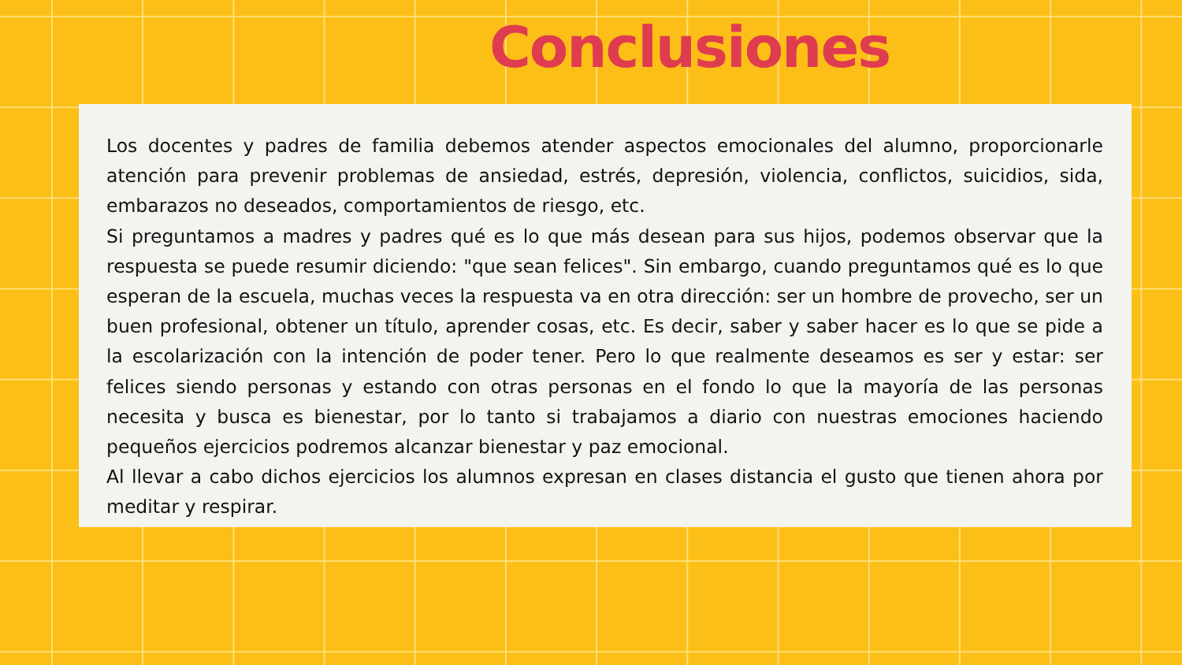Conclusiones
Los docentes y padres de familia debemos atender aspectos emocionales del alumno, proporcionarle atención para prevenir problemas de ansiedad, estrés, depresión, violencia, conflictos, suicidios, sida, embarazos no deseados, comportamientos de riesgo, etc.
Si preguntamos a madres y padres qué es lo que más desean para sus hijos, podemos observar que la respuesta se puede resumir diciendo: "que sean felices". Sin embargo, cuando preguntamos qué es lo que esperan de la escuela, muchas veces la respuesta va en otra dirección: ser un hombre de provecho, ser un buen profesional, obtener un título, aprender cosas, etc. Es decir, saber y saber hacer es lo que se pide a la escolarización con la intención de poder tener. Pero lo que realmente deseamos es ser y estar: ser felices siendo personas y estando con otras personas en el fondo lo que la mayoría de las personas necesita y busca es bienestar, por lo tanto si trabajamos a diario con nuestras emociones haciendo pequeños ejercicios podremos alcanzar bienestar y paz emocional.
Al llevar a cabo dichos ejercicios los alumnos expresan en clases distancia el gusto que tienen ahora por meditar y respirar.